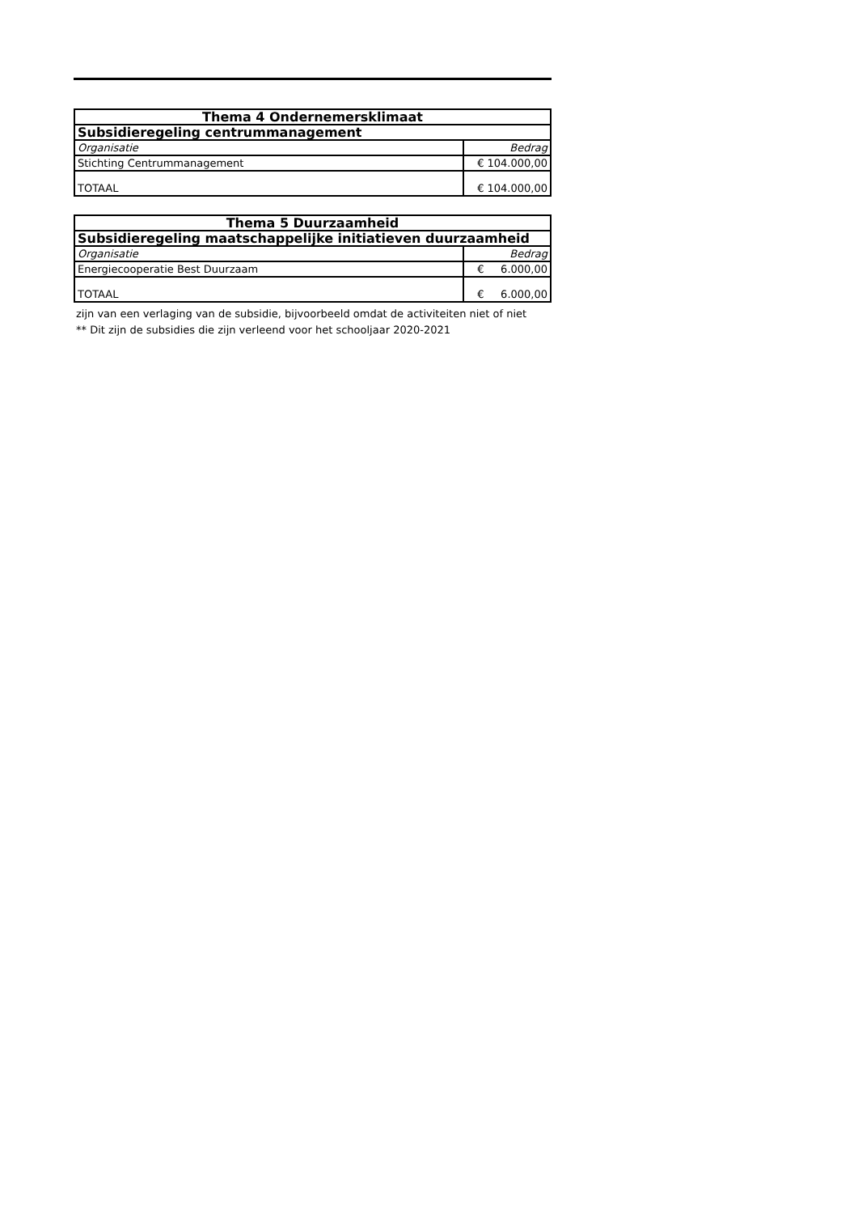| Thema 4 Ondernemersklimaat | |
| --- | --- |
| Subsidieregeling centrummanagement | |
| Organisatie | Bedrag |
| Stichting Centrummanagement | € 104.000,00 |
| TOTAAL | € 104.000,00 |
| Thema 5 Duurzaamheid | |
| --- | --- |
| Subsidieregeling maatschappelijke initiatieven duurzaamheid | |
| Organisatie | Bedrag |
| Energiecooperatie Best Duurzaam | € 6.000,00 |
| TOTAAL | € 6.000,00 |
zijn van een verlaging van de subsidie, bijvoorbeeld omdat de activiteiten niet of niet
** Dit zijn de subsidies die zijn verleend voor het schooljaar 2020-2021